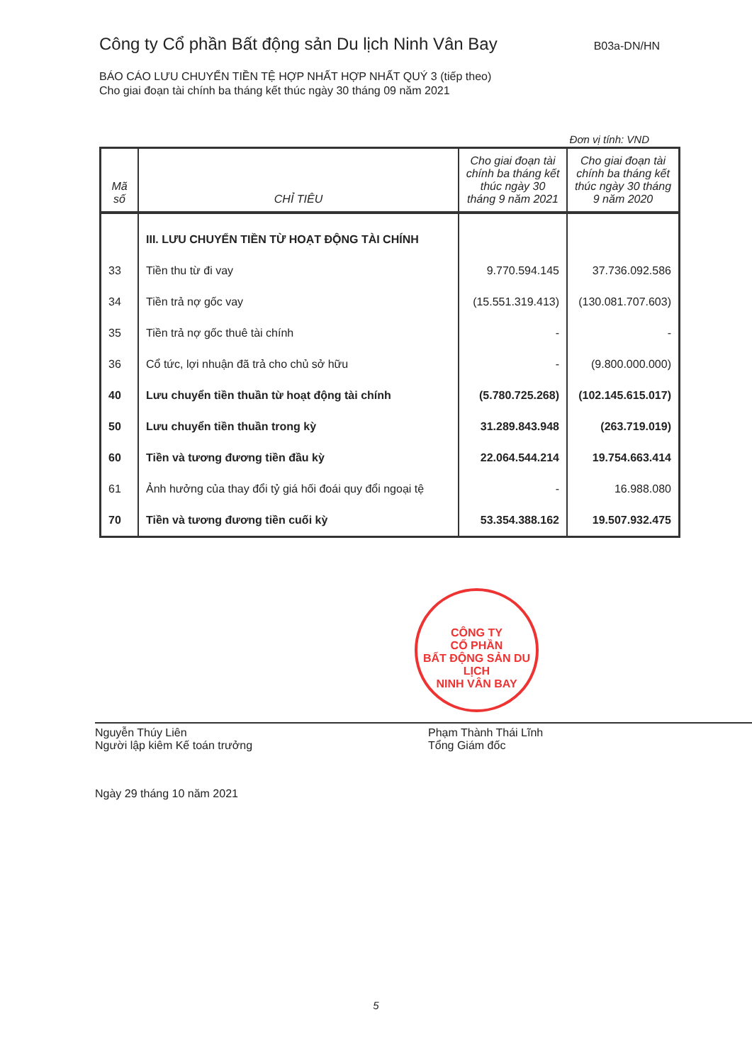Công ty Cổ phần Bất động sản Du lịch Ninh Vân Bay B03a-DN/HN
BÁO CÁO LƯU CHUYỂN TIỀN TỆ HỢP NHẤT HỢP NHẤT QUÝ 3 (tiếp theo)
Cho giai đoạn tài chính ba tháng kết thúc ngày 30 tháng 09 năm 2021
Đơn vị tính: VND
| Mã số | CHỈ TIÊU | Cho giai đoạn tài chính ba tháng kết thúc ngày 30 tháng 9 năm 2021 | Cho giai đoạn tài chính ba tháng kết thúc ngày 30 tháng 9 năm 2020 |
| --- | --- | --- | --- |
| | III. LƯU CHUYỂN TIỀN TỪ HOẠT ĐỘNG TÀI CHÍNH | | |
| 33 | Tiền thu từ đi vay | 9.770.594.145 | 37.736.092.586 |
| 34 | Tiền trả nợ gốc vay | (15.551.319.413) | (130.081.707.603) |
| 35 | Tiền trả nợ gốc thuê tài chính | - | - |
| 36 | Cổ tức, lợi nhuận đã trả cho chủ sở hữu | - | (9.800.000.000) |
| 40 | Lưu chuyển tiền thuần từ hoạt động tài chính | (5.780.725.268) | (102.145.615.017) |
| 50 | Lưu chuyển tiền thuần trong kỳ | 31.289.843.948 | (263.719.019) |
| 60 | Tiền và tương đương tiền đầu kỳ | 22.064.544.214 | 19.754.663.414 |
| 61 | Ảnh hưởng của thay đổi tỷ giá hối đoái quy đổi ngoại tệ | - | 16.988.080 |
| 70 | Tiền và tương đương tiền cuối kỳ | 53.354.388.162 | 19.507.932.475 |
CÔNG TY
CỔ PHẦN
BẤT ĐỘNG SẢN DU LỊCH
NINH VÂN BAY
Nguyễn Thúy Liên
Người lập kiêm Kế toán trưởng
Phạm Thành Thái Lĩnh
Tổng Giám đốc
Ngày 29 tháng 10 năm 2021
5